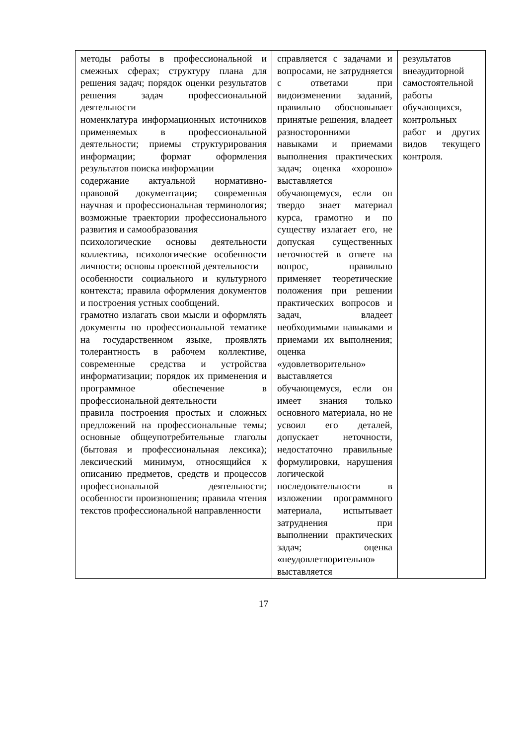| методы работы в профессиональной и смежных сферах; структуру плана для решения задач; порядок оценки результатов решения задач профессиональной деятельности номенклатура информационных источников применяемых в профессиональной деятельности; приемы структурирования информации; формат оформления результатов поиска информации содержание актуальной нормативно-правовой документации; современная научная и профессиональная терминология; возможные траектории профессионального развития и самообразования психологические основы деятельности коллектива, психологические особенности личности; основы проектной деятельности особенности социального и культурного контекста; правила оформления документов и построения устных сообщений. грамотно излагать свои мысли и оформлять документы по профессиональной тематике на государственном языке, проявлять толерантность в рабочем коллективе, современные средства и устройства информатизации; порядок их применения и программное обеспечение в профессиональной деятельности правила построения простых и сложных предложений на профессиональные темы; основные общеупотребительные глаголы (бытовая и профессиональная лексика); лексический минимум, относящийся к описанию предметов, средств и процессов профессиональной деятельности; особенности произношения; правила чтения текстов профессиональной направленности | справляется с задачами и вопросами, не затрудняется с ответами при видоизменении заданий, правильно обосновывает принятые решения, владеет разносторонними навыками и приемами выполнения практических задач; оценка «хорошо» выставляется обучающемуся, если он твердо знает материал курса, грамотно и по существу излагает его, не допуская существенных неточностей в ответе на вопрос, правильно применяет теоретические положения при решении практических вопросов и задач, владеет необходимыми навыками и приемами их выполнения; оценка «удовлетворительно» выставляется обучающемуся, если он имеет знания только основного материала, но не усвоил его деталей, допускает неточности, недостаточно правильные формулировки, нарушения логической последовательности в изложении программного материала, испытывает затруднения при выполнении практических задач; оценка «неудовлетворительно» выставляется | результатов внеаудиторной самостоятельной работы обучающихся, контрольных работ и других видов текущего контроля. |
17